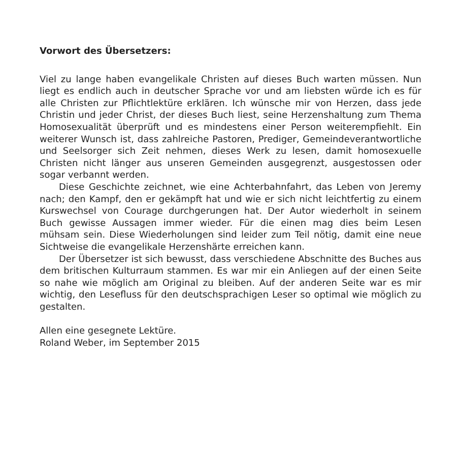Vorwort des Übersetzers:
Viel zu lange haben evangelikale Christen auf dieses Buch warten müssen. Nun liegt es endlich auch in deutscher Sprache vor und am liebsten würde ich es für alle Christen zur Pflichtlektüre erklären. Ich wünsche mir von Herzen, dass jede Christin und jeder Christ, der dieses Buch liest, seine Herzenshaltung zum Thema Homosexualität überprüft und es mindestens einer Person weiterempfiehlt. Ein weiterer Wunsch ist, dass zahlreiche Pastoren, Prediger, Gemeindeverantwortliche und Seelsorger sich Zeit nehmen, dieses Werk zu lesen, damit homosexuelle Christen nicht länger aus unseren Gemeinden ausgegrenzt, ausgestossen oder sogar verbannt werden.
Diese Geschichte zeichnet, wie eine Achterbahnfahrt, das Leben von Jeremy nach; den Kampf, den er gekämpft hat und wie er sich nicht leichtfertig zu einem Kurswechsel von Courage durchgerungen hat. Der Autor wiederholt in seinem Buch gewisse Aussagen immer wieder. Für die einen mag dies beim Lesen mühsam sein. Diese Wiederholungen sind leider zum Teil nötig, damit eine neue Sichtweise die evangelikale Herzenshärte erreichen kann.
Der Übersetzer ist sich bewusst, dass verschiedene Abschnitte des Buches aus dem britischen Kulturraum stammen. Es war mir ein Anliegen auf der einen Seite so nahe wie möglich am Original zu bleiben. Auf der anderen Seite war es mir wichtig, den Lesefluss für den deutschsprachigen Leser so optimal wie möglich zu gestalten.
Allen eine gesegnete Lektüre.
Roland Weber, im September 2015